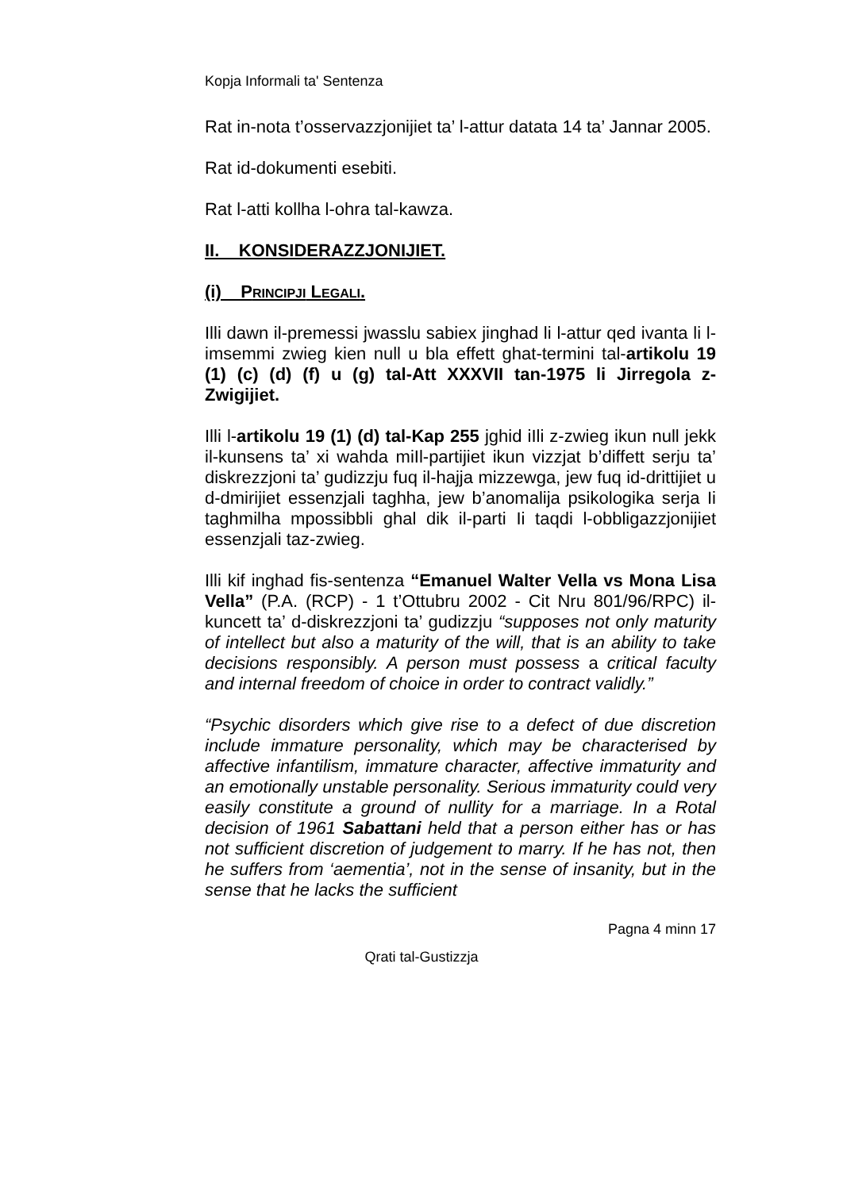Kopja Informali ta' Sentenza
Rat in-nota t’osservazzjonijiet ta’ l-attur datata 14 ta’ Jannar 2005.
Rat id-dokumenti esebiti.
Rat l-atti kollha l-ohra tal-kawza.
II. KONSIDERAZZJONIJIET.
(i) PRINCIPJI LEGALI.
Illi dawn il-premessi jwasslu sabiex jinghad li l-attur qed ivanta li l-imsemmi zwieg kien null u bla effett ghat-termini tal-artikolu 19 (1) (c) (d) (f) u (g) tal-Att XXXVII tan-1975 li Jirregola z-Zwigijiet.
Illi l-artikolu 19 (1) (d) tal-Kap 255 jghid iIli z-zwieg ikun null jekk il-kunsens ta’ xi wahda miIl-partijiet ikun vizzjat b’diffett serju ta’ diskrezzjoni ta’ gudizzju fuq il-hajja mizzewga, jew fuq id-drittijiet u d-dmirijiet essenzjali taghha, jew b’anomalija psikologika serja Ii taghmilha mpossibbli ghal dik il-parti Ii taqdi l-obbligazzjonijiet essenzjali taz-zwieg.
Illi kif inghad fis-sentenza “Emanuel Walter Vella vs Mona Lisa Vella” (P.A. (RCP) - 1 t’Ottubru 2002 - Cit Nru 801/96/RPC) il-kuncett ta’ d-diskrezzjoni ta’ gudizzju “supposes not only maturity of intellect but also a maturity of the will, that is an ability to take decisions responsibly. A person must possess a critical faculty and internal freedom of choice in order to contract validly.”
“Psychic disorders which give rise to a defect of due discretion include immature personality, which may be characterised by affective infantilism, immature character, affective immaturity and an emotionally unstable personality. Serious immaturity could very easily constitute a ground of nullity for a marriage. In a Rotal decision of 1961 Sabattani held that a person either has or has not sufficient discretion of judgement to marry. If he has not, then he suffers from ‘aementia’, not in the sense of insanity, but in the sense that he lacks the sufficient
Pagna 4 minn 17
Qrati tal-Gustizzja